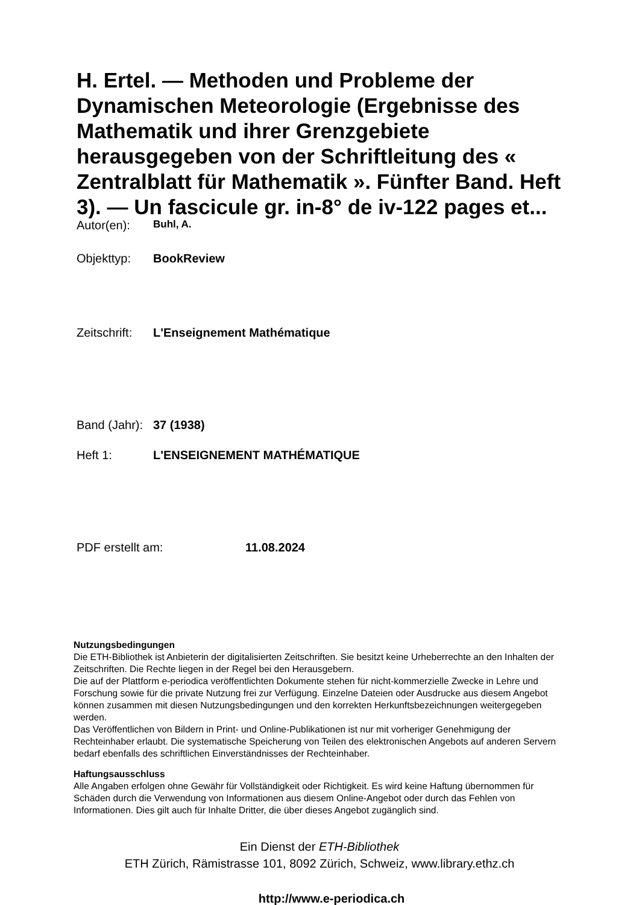H. Ertel. — Methoden und Probleme der Dynamischen Meteorologie (Ergebnisse des Mathematik und ihrer Grenzgebiete herausgegeben von der Schriftleitung des « Zentralblatt für Mathematik ». Fünfter Band. Heft 3). — Un fascicule gr. in-8° de iv-122 pages et...
Autor(en): Buhl, A.
Objekttyp: BookReview
Zeitschrift: L'Enseignement Mathématique
Band (Jahr): 37 (1938)
Heft 1: L'ENSEIGNEMENT MATHÉMATIQUE
PDF erstellt am: 11.08.2024
Nutzungsbedingungen
Die ETH-Bibliothek ist Anbieterin der digitalisierten Zeitschriften. Sie besitzt keine Urheberrechte an den Inhalten der Zeitschriften. Die Rechte liegen in der Regel bei den Herausgebern.
Die auf der Plattform e-periodica veröffentlichten Dokumente stehen für nicht-kommerzielle Zwecke in Lehre und Forschung sowie für die private Nutzung frei zur Verfügung. Einzelne Dateien oder Ausdrucke aus diesem Angebot können zusammen mit diesen Nutzungsbedingungen und den korrekten Herkunftsbezeichnungen weitergegeben werden.
Das Veröffentlichen von Bildern in Print- und Online-Publikationen ist nur mit vorheriger Genehmigung der Rechteinhaber erlaubt. Die systematische Speicherung von Teilen des elektronischen Angebots auf anderen Servern bedarf ebenfalls des schriftlichen Einverständnisses der Rechteinhaber.
Haftungsausschluss
Alle Angaben erfolgen ohne Gewähr für Vollständigkeit oder Richtigkeit. Es wird keine Haftung übernommen für Schäden durch die Verwendung von Informationen aus diesem Online-Angebot oder durch das Fehlen von Informationen. Dies gilt auch für Inhalte Dritter, die über dieses Angebot zugänglich sind.
Ein Dienst der ETH-Bibliothek
ETH Zürich, Rämistrasse 101, 8092 Zürich, Schweiz, www.library.ethz.ch
http://www.e-periodica.ch